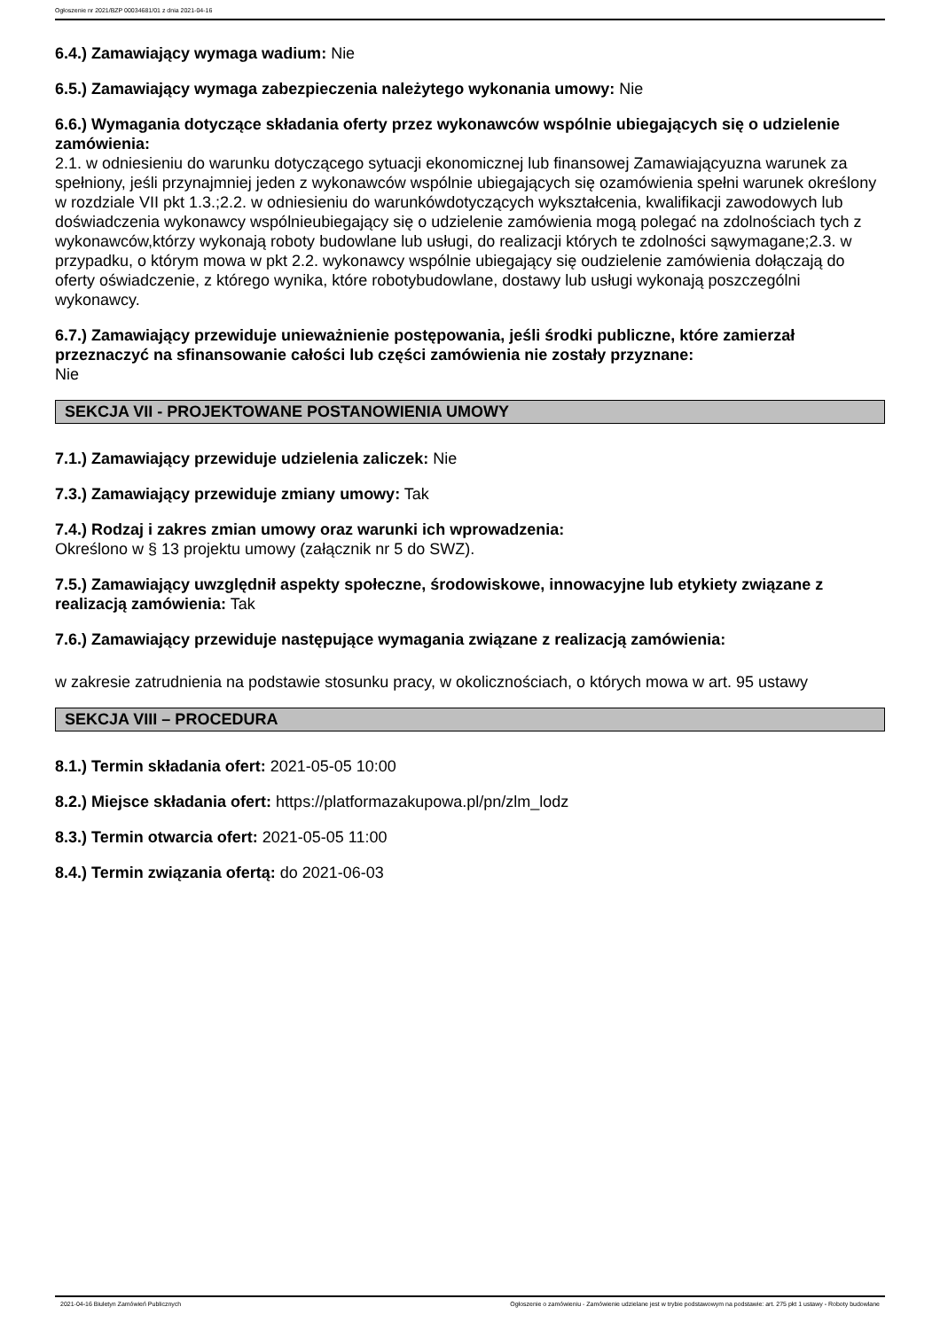Ogłoszenie nr 2021/BZP 00034681/01 z dnia 2021-04-16
6.4.) Zamawiający wymaga wadium: Nie
6.5.) Zamawiający wymaga zabezpieczenia należytego wykonania umowy: Nie
6.6.) Wymagania dotyczące składania oferty przez wykonawców wspólnie ubiegających się o udzielenie zamówienia:
2.1. w odniesieniu do warunku dotyczącego sytuacji ekonomicznej lub finansowej Zamawiającyuzna warunek za spełniony, jeśli przynajmniej jeden z wykonawców wspólnie ubiegających się ozamówienia spełni warunek określony w rozdziale VII pkt 1.3.;2.2. w odniesieniu do warunkówdotyczących wykształcenia, kwalifikacji zawodowych lub doświadczenia wykonawcy wspólnieubiegający się o udzielenie zamówienia mogą polegać na zdolnościach tych z wykonawców,którzy wykonają roboty budowlane lub usługi, do realizacji których te zdolności sąwymagane;2.3. w przypadku, o którym mowa w pkt 2.2. wykonawcy wspólnie ubiegający się oudzielenie zamówienia dołączają do oferty oświadczenie, z którego wynika, które robotybudowlane, dostawy lub usługi wykonają poszczególni wykonawcy.
6.7.) Zamawiający przewiduje unieważnienie postępowania, jeśli środki publiczne, które zamierzał przeznaczyć na sfinansowanie całości lub części zamówienia nie zostały przyznane:
Nie
SEKCJA VII - PROJEKTOWANE POSTANOWIENIA UMOWY
7.1.) Zamawiający przewiduje udzielenia zaliczek: Nie
7.3.) Zamawiający przewiduje zmiany umowy: Tak
7.4.) Rodzaj i zakres zmian umowy oraz warunki ich wprowadzenia:
Określono w § 13 projektu umowy (załącznik nr 5 do SWZ).
7.5.) Zamawiający uwzględnił aspekty społeczne, środowiskowe, innowacyjne lub etykiety związane z realizacją zamówienia: Tak
7.6.) Zamawiający przewiduje następujące wymagania związane z realizacją zamówienia:
w zakresie zatrudnienia na podstawie stosunku pracy, w okolicznościach, o których mowa w art. 95 ustawy
SEKCJA VIII – PROCEDURA
8.1.) Termin składania ofert: 2021-05-05 10:00
8.2.) Miejsce składania ofert: https://platformazakupowa.pl/pn/zlm_lodz
8.3.) Termin otwarcia ofert: 2021-05-05 11:00
8.4.) Termin związania ofertą: do 2021-06-03
2021-04-16 Biuletyn Zamówień Publicznych Ogłoszenie o zamówieniu - Zamówienie udzielane jest w trybie podstawowym na podstawie: art. 275 pkt 1 ustawy - Roboty budowlane